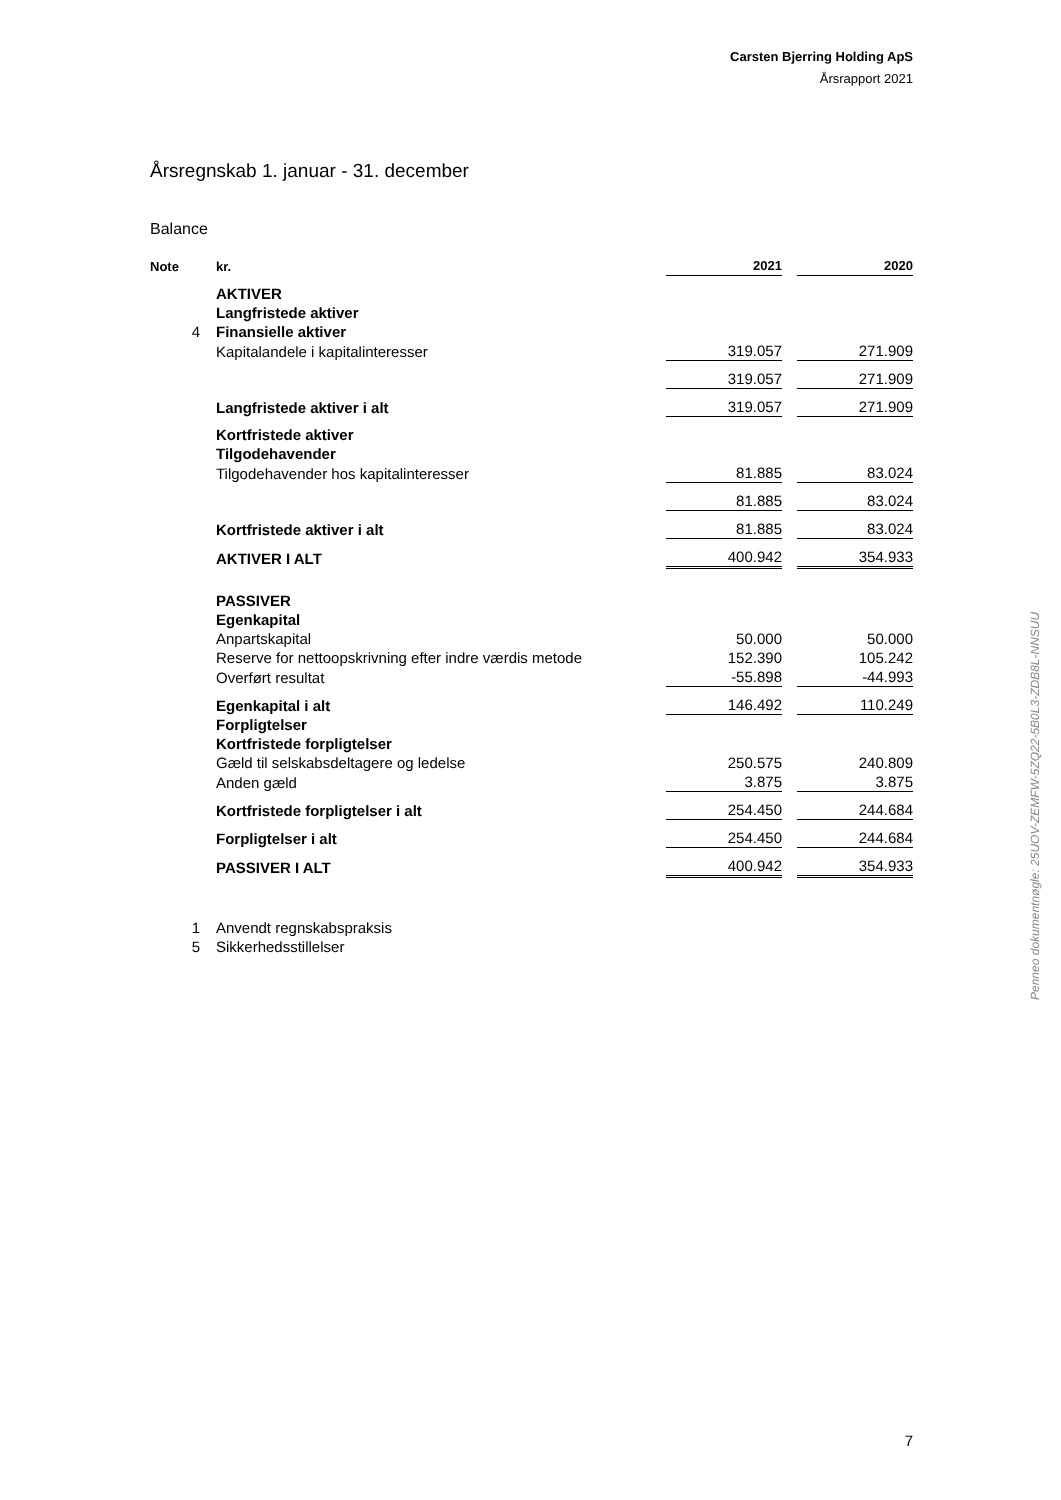Carsten Bjerring Holding ApS
Årsrapport 2021
Årsregnskab 1. januar - 31. december
Balance
| Note | kr. | 2021 | | 2020 |
| --- | --- | --- | --- | --- |
| | AKTIVER | | | |
| | Langfristede aktiver | | | |
| 4 | Finansielle aktiver | | | |
| | Kapitalandele i kapitalinteresser | 319.057 | | 271.909 |
| | | 319.057 | | 271.909 |
| | Langfristede aktiver i alt | 319.057 | | 271.909 |
| | Kortfristede aktiver | | | |
| | Tilgodehavender | | | |
| | Tilgodehavender hos kapitalinteresser | 81.885 | | 83.024 |
| | | 81.885 | | 83.024 |
| | Kortfristede aktiver i alt | 81.885 | | 83.024 |
| | AKTIVER I ALT | 400.942 | | 354.933 |
| | PASSIVER | | | |
| | Egenkapital | | | |
| | Anpartskapital | 50.000 | | 50.000 |
| | Reserve for nettoopskrivning efter indre værdis metode | 152.390 | | 105.242 |
| | Overført resultat | -55.898 | | -44.993 |
| | Egenkapital i alt | 146.492 | | 110.249 |
| | Forpligtelser | | | |
| | Kortfristede forpligtelser | | | |
| | Gæld til selskabsdeltagere og ledelse | 250.575 | | 240.809 |
| | Anden gæld | 3.875 | | 3.875 |
| | Kortfristede forpligtelser i alt | 254.450 | | 244.684 |
| | Forpligtelser i alt | 254.450 | | 244.684 |
| | PASSIVER I ALT | 400.942 | | 354.933 |
| 1 | Anvendt regnskabspraksis | | | |
| 5 | Sikkerhedsstillelser | | | |
Penneo dokumentnøgle: 25UOV-ZEMFW-5ZQ22-5B0L3-ZDB8L-NNSUU
7